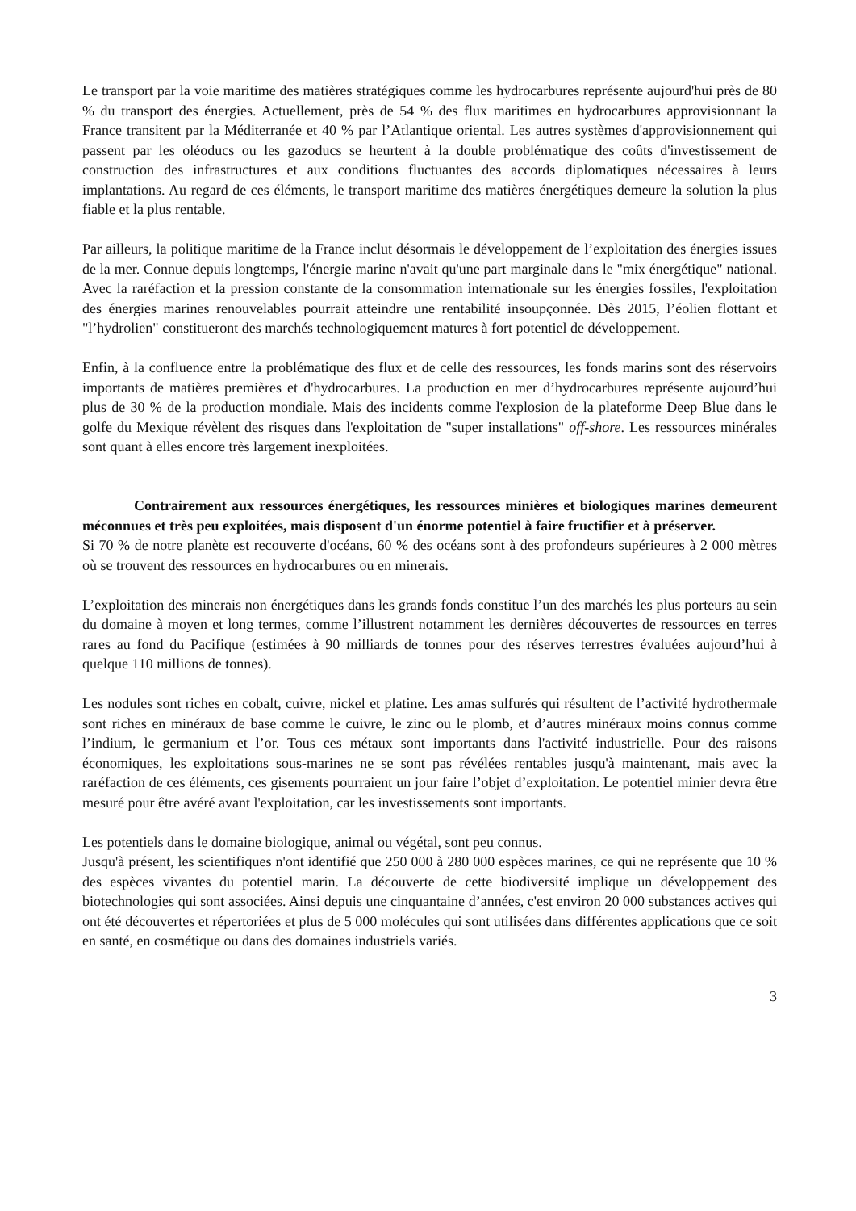Le transport par la voie maritime des matières stratégiques comme les hydrocarbures représente aujourd'hui près de 80 % du transport des énergies. Actuellement, près de 54 % des flux maritimes en hydrocarbures approvisionnant la France transitent par la Méditerranée et 40 % par l’Atlantique oriental. Les autres systèmes d'approvisionnement qui passent par les oléoducs ou les gazoducs se heurtent à la double problématique des coûts d'investissement de construction des infrastructures et aux conditions fluctuantes des accords diplomatiques nécessaires à leurs implantations. Au regard de ces éléments, le transport maritime des matières énergétiques demeure la solution la plus fiable et la plus rentable.
Par ailleurs, la politique maritime de la France inclut désormais le développement de l’exploitation des énergies issues de la mer. Connue depuis longtemps, l'énergie marine n'avait qu'une part marginale dans le "mix énergétique" national. Avec la raréfaction et la pression constante de la consommation internationale sur les énergies fossiles, l'exploitation des énergies marines renouvelables pourrait atteindre une rentabilité insoupçonnée. Dès 2015, l’éolien flottant et "l’hydrolien" constitueront des marchés technologiquement matures à fort potentiel de développement.
Enfin, à la confluence entre la problématique des flux et de celle des ressources, les fonds marins sont des réservoirs importants de matières premières et d'hydrocarbures. La production en mer d’hydrocarbures représente aujourd’hui plus de 30 % de la production mondiale. Mais des incidents comme l'explosion de la plateforme Deep Blue dans le golfe du Mexique révèlent des risques dans l'exploitation de "super installations" off-shore. Les ressources minérales sont quant à elles encore très largement inexploitées.
Contrairement aux ressources énergétiques, les ressources minières et biologiques marines demeurent méconnues et très peu exploitées, mais disposent d'un énorme potentiel à faire fructifier et à préserver.
Si 70 % de notre planète est recouverte d'océans, 60 % des océans sont à des profondeurs supérieures à 2 000 mètres où se trouvent des ressources en hydrocarbures ou en minerais.
L’exploitation des minerais non énergétiques dans les grands fonds constitue l’un des marchés les plus porteurs au sein du domaine à moyen et long termes, comme l’illustrent notamment les dernières découvertes de ressources en terres rares au fond du Pacifique (estimées à 90 milliards de tonnes pour des réserves terrestres évaluées aujourd’hui à quelque 110 millions de tonnes).
Les nodules sont riches en cobalt, cuivre, nickel et platine. Les amas sulfurés qui résultent de l’activité hydrothermale sont riches en minéraux de base comme le cuivre, le zinc ou le plomb, et d’autres minéraux moins connus comme l’indium, le germanium et l’or. Tous ces métaux sont importants dans l'activité industrielle. Pour des raisons économiques, les exploitations sous-marines ne se sont pas révélées rentables jusqu'à maintenant, mais avec la raréfaction de ces éléments, ces gisements pourraient un jour faire l’objet d’exploitation. Le potentiel minier devra être mesuré pour être avéré avant l'exploitation, car les investissements sont importants.
Les potentiels dans le domaine biologique, animal ou végétal, sont peu connus.
Jusqu'à présent, les scientifiques n'ont identifié que 250 000 à 280 000 espèces marines, ce qui ne représente que 10 % des espèces vivantes du potentiel marin. La découverte de cette biodiversité implique un développement des biotechnologies qui sont associées. Ainsi depuis une cinquantaine d’années, c'est environ 20 000 substances actives qui ont été découvertes et répertoriées et plus de 5 000 molécules qui sont utilisées dans différentes applications que ce soit en santé, en cosmétique ou dans des domaines industriels variés.
3